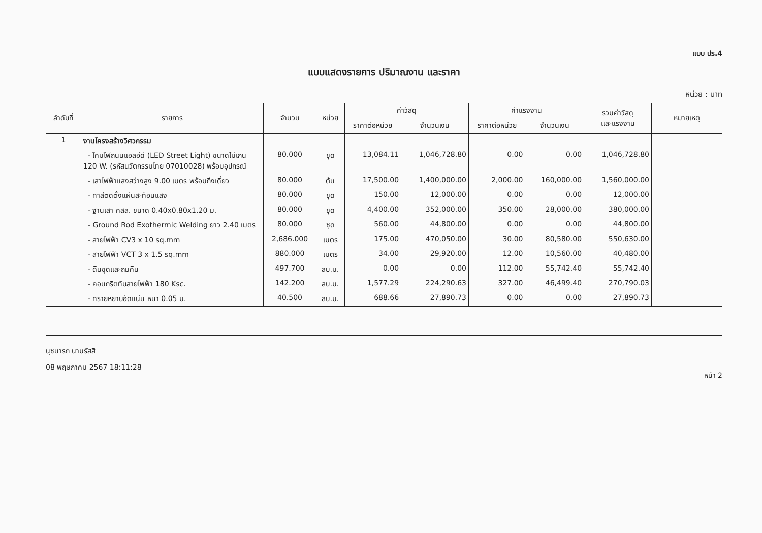แบบ ปร.4
แบบแสดงรายการ ปริมาณงาน และราคา
หน่วย : บาท
| ลำดับที่ | รายการ | จำนวน | หน่วย | ค่าวัสดุ | | ค่าแรงงาน | | รวมค่าวัสดุ และแรงงาน | หมายเหตุ |
| --- | --- | --- | --- | --- | --- | --- | --- | --- | --- |
| | | | | ราคาต่อหน่วย | จำนวนเงิน | ราคาต่อหน่วย | จำนวนเงิน | | |
| 1 | งานโครงสร้างวิศวกรรม | | | | | | | | |
| | - โคมไฟถนนแอลอีดี (LED Street Light) ขนาดไม่เกิน 120 W. (รหัสนวัตกรรมไทย 07010028) พร้อมอุปกรณ์ | 80.000 | ชุด | 13,084.11 | 1,046,728.80 | 0.00 | 0.00 | 1,046,728.80 | |
| | - เสาไฟฟ้าแสงสว่างสูง 9.00 เมตร พร้อมกิ่งเดี่ยว | 80.000 | ต้น | 17,500.00 | 1,400,000.00 | 2,000.00 | 160,000.00 | 1,560,000.00 | |
| | - ทาสีติดตั้งแผ่นสะท้อนแสง | 80.000 | ชุด | 150.00 | 12,000.00 | 0.00 | 0.00 | 12,000.00 | |
| | - ฐานเสา คสล. ขนาด 0.40x0.80x1.20 ม. | 80.000 | ชุด | 4,400.00 | 352,000.00 | 350.00 | 28,000.00 | 380,000.00 | |
| | - Ground Rod Exothermic Welding ยาว 2.40 เมตร | 80.000 | ชุด | 560.00 | 44,800.00 | 0.00 | 0.00 | 44,800.00 | |
| | - สายไฟฟ้า CV3 x 10 sq.mm | 2,686.000 | เมตร | 175.00 | 470,050.00 | 30.00 | 80,580.00 | 550,630.00 | |
| | - สายไฟฟ้า VCT 3 x 1.5 sq.mm | 880.000 | เมตร | 34.00 | 29,920.00 | 12.00 | 10,560.00 | 40,480.00 | |
| | - ดินขุดและถมคืน | 497.700 | ลบ.ม. | 0.00 | 0.00 | 112.00 | 55,742.40 | 55,742.40 | |
| | - คอนกรีตทับสายไฟฟ้า 180 Ksc. | 142.200 | ลบ.ม. | 1,577.29 | 224,290.63 | 327.00 | 46,499.40 | 270,790.03 | |
| | - ทรายหยาบอัดแน่น หนา 0.05 ม. | 40.500 | ลบ.ม. | 688.66 | 27,890.73 | 0.00 | 0.00 | 27,890.73 | |
นุชนารถ นามรัสสี
08 พฤษภาคม 2567 18:11:28
หน้า 2